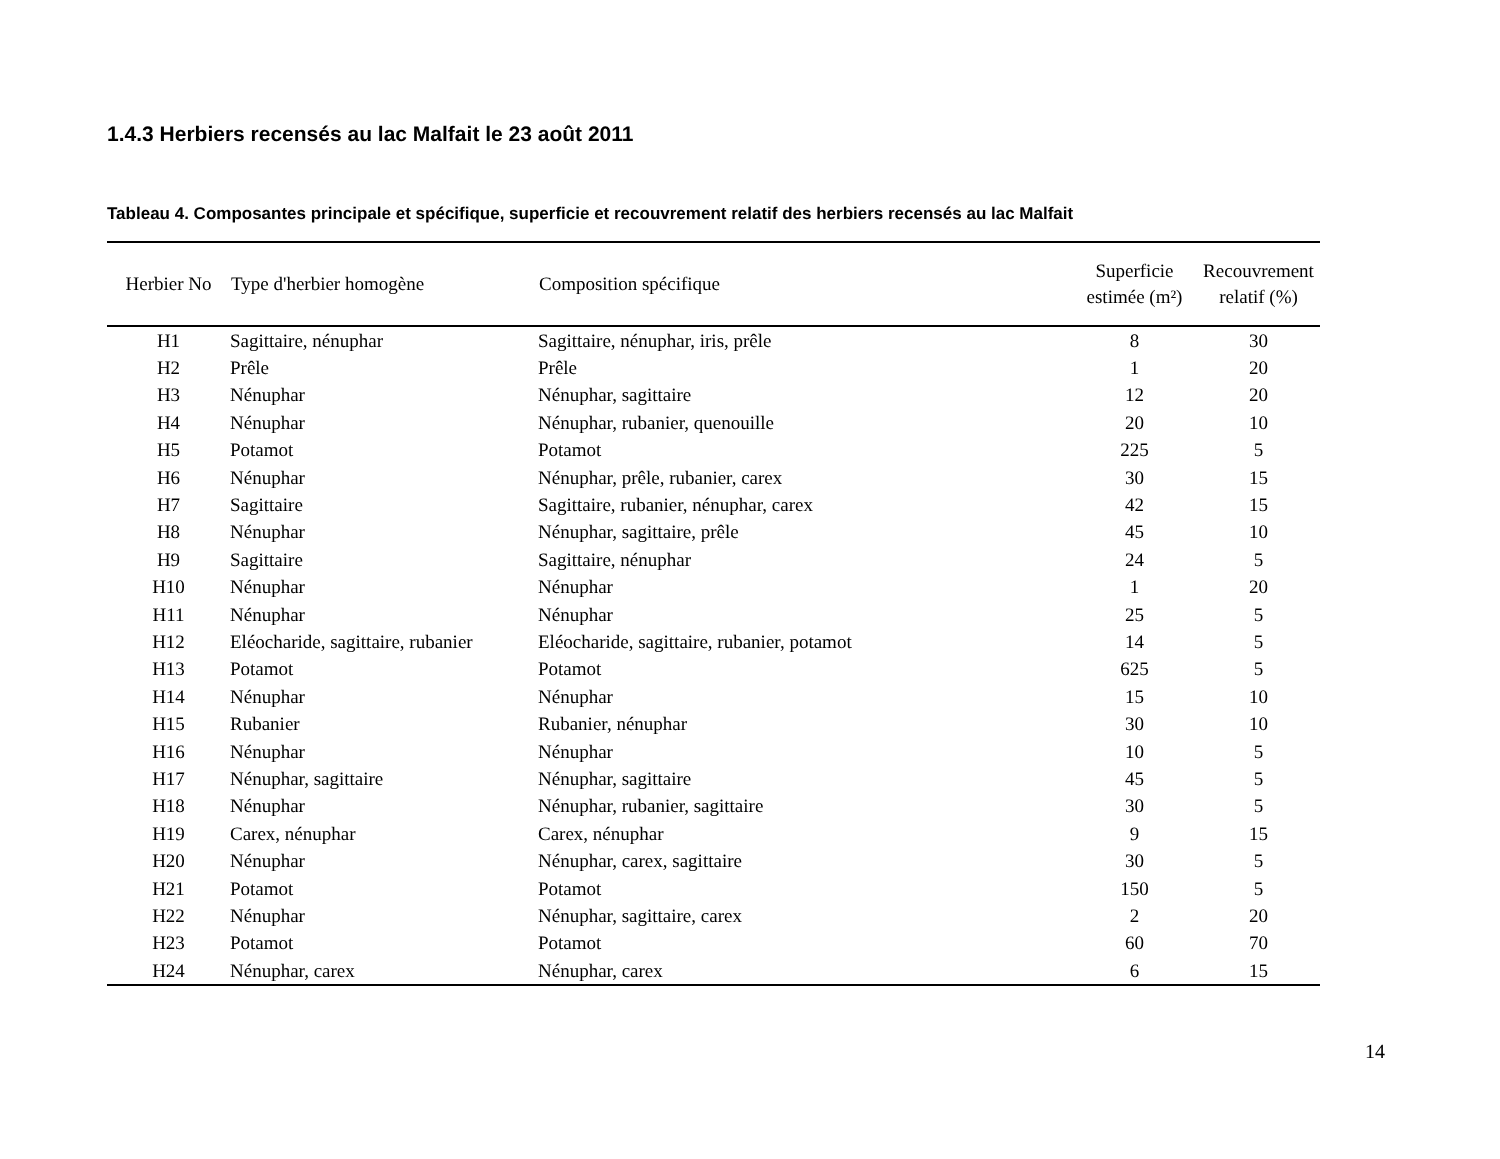1.4.3 Herbiers recensés au lac Malfait le 23 août 2011
Tableau 4. Composantes principale et spécifique, superficie et recouvrement relatif des herbiers recensés au lac Malfait
| Herbier No | Type d'herbier homogène | Composition spécifique | Superficie estimée (m²) | Recouvrement relatif (%) |
| --- | --- | --- | --- | --- |
| H1 | Sagittaire, nénuphar | Sagittaire, nénuphar, iris, prêle | 8 | 30 |
| H2 | Prêle | Prêle | 1 | 20 |
| H3 | Nénuphar | Nénuphar, sagittaire | 12 | 20 |
| H4 | Nénuphar | Nénuphar, rubanier, quenouille | 20 | 10 |
| H5 | Potamot | Potamot | 225 | 5 |
| H6 | Nénuphar | Nénuphar, prêle, rubanier, carex | 30 | 15 |
| H7 | Sagittaire | Sagittaire, rubanier, nénuphar, carex | 42 | 15 |
| H8 | Nénuphar | Nénuphar, sagittaire, prêle | 45 | 10 |
| H9 | Sagittaire | Sagittaire, nénuphar | 24 | 5 |
| H10 | Nénuphar | Nénuphar | 1 | 20 |
| H11 | Nénuphar | Nénuphar | 25 | 5 |
| H12 | Eléocharide, sagittaire, rubanier | Eléocharide, sagittaire, rubanier, potamot | 14 | 5 |
| H13 | Potamot | Potamot | 625 | 5 |
| H14 | Nénuphar | Nénuphar | 15 | 10 |
| H15 | Rubanier | Rubanier, nénuphar | 30 | 10 |
| H16 | Nénuphar | Nénuphar | 10 | 5 |
| H17 | Nénuphar, sagittaire | Nénuphar, sagittaire | 45 | 5 |
| H18 | Nénuphar | Nénuphar, rubanier, sagittaire | 30 | 5 |
| H19 | Carex, nénuphar | Carex, nénuphar | 9 | 15 |
| H20 | Nénuphar | Nénuphar, carex, sagittaire | 30 | 5 |
| H21 | Potamot | Potamot | 150 | 5 |
| H22 | Nénuphar | Nénuphar, sagittaire, carex | 2 | 20 |
| H23 | Potamot | Potamot | 60 | 70 |
| H24 | Nénuphar, carex | Nénuphar, carex | 6 | 15 |
14